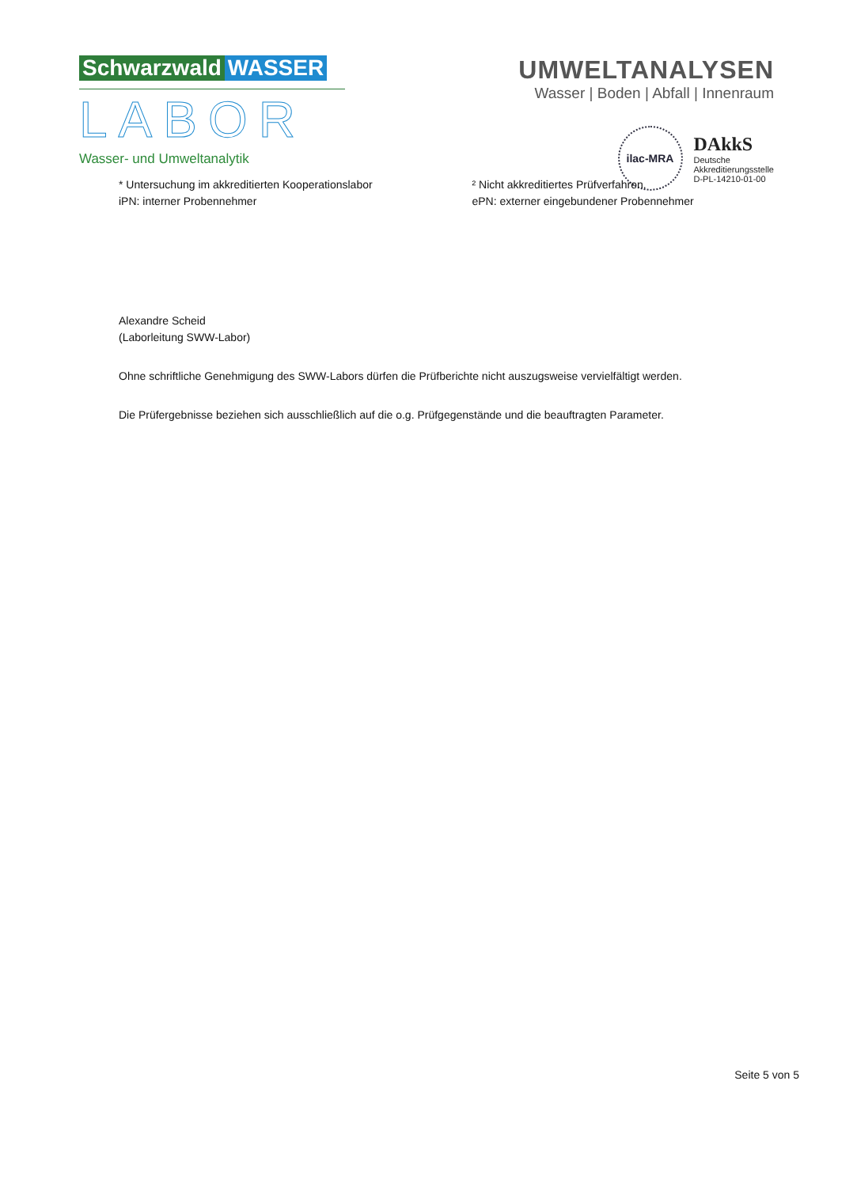Schwarzwald WASSER
LABOR
Wasser- und Umweltanalytik
UMWELTANALYSEN
Wasser | Boden | Abfall | Innenraum
ilac-MRA
DAkkS
Deutsche
Akkreditierungsstelle
D-PL-14210-01-00
* Untersuchung im akkreditierten Kooperationslabor
iPN: interner Probennehmer
² Nicht akkreditiertes Prüfverfahren.
ePN: externer eingebundener Probennehmer
Alexandre Scheid
(Laborleitung SWW-Labor)
Ohne schriftliche Genehmigung des SWW-Labors dürfen die Prüfberichte nicht auszugsweise vervielfältigt werden.
Die Prüfergebnisse beziehen sich ausschließlich auf die o.g. Prüfgegenstände und die beauftragten Parameter.
Seite 5 von 5